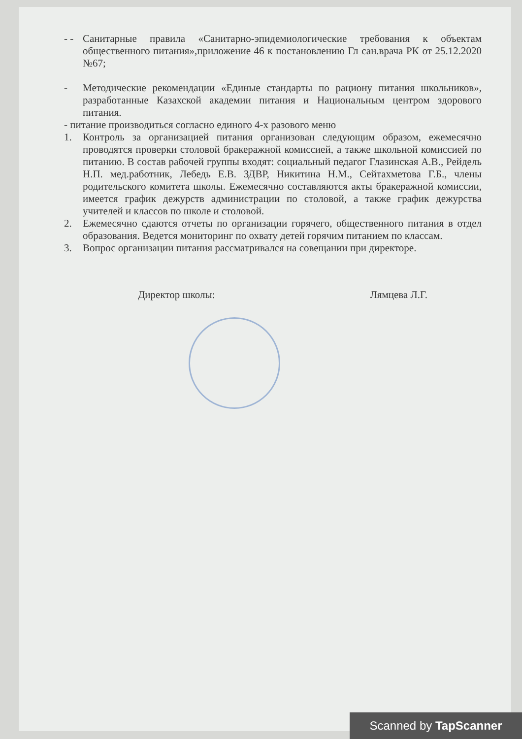- - Санитарные правила «Санитарно-эпидемиологические требования к объектам общественного питания»,приложение 46 к постановлению Гл сан.врача РК от 25.12.2020 №67;
- Методические рекомендации «Единые стандарты по рациону питания школьников», разработанные Казахской академии питания и Национальным центром здорового питания.
- питание производиться согласно единого 4-х разового меню
1. Контроль за организацией питания организован следующим образом, ежемесячно проводятся проверки столовой бракеражной комиссией, а также школьной комиссией по питанию. В состав рабочей группы входят: социальный педагог Глазинская А.В., Рейдель Н.П. мед.работник, Лебедь Е.В. ЗДВР, Никитина Н.М., Сейтахметова Г.Б., члены родительского комитета школы. Ежемесячно составляются акты бракеражной комиссии, имеется график дежурств администрации по столовой, а также график дежурства учителей и классов по школе и столовой.
2. Ежемесячно сдаются отчеты по организации горячего, общественного питания в отдел образования. Ведется мониторинг по охвату детей горячим питанием по классам.
3. Вопрос организации питания рассматривался на совещании при директоре.
Директор школы: Лямцева Л.Г.
Scanned by TapScanner